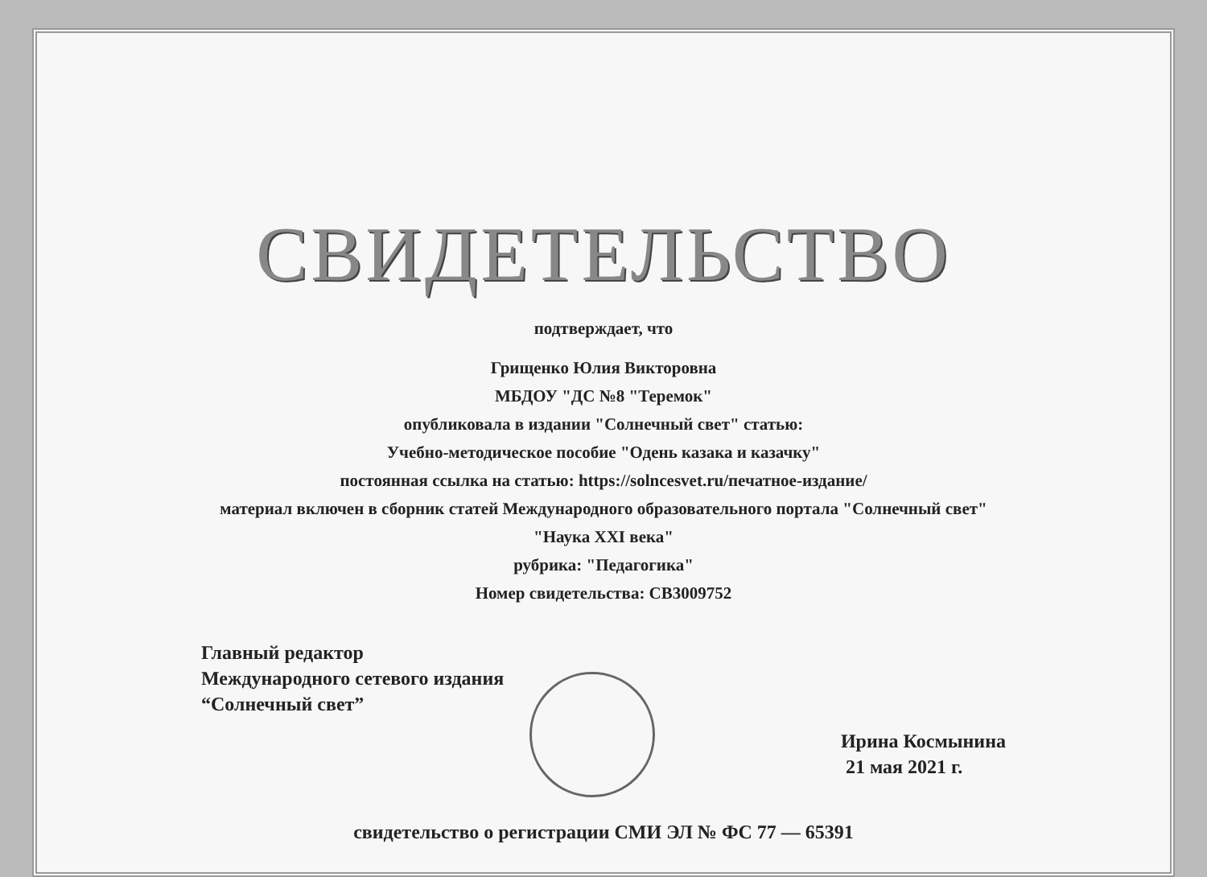СВИДЕТЕЛЬСТВО
подтверждает, что
Грищенко Юлия Викторовна
МБДОУ "ДС №8 "Теремок"
опубликовала в издании "Солнечный свет" статью:
Учебно-методическое пособие "Одень казака и казачку"
постоянная ссылка на статью: https://solncesvet.ru/печатное-издание/
материал включен в сборник статей Международного образовательного портала "Солнечный свет"
"Наука XXI века"
рубрика: "Педагогика"
Номер свидетельства: СВ3009752
Главный редактор
Международного сетевого издания
“Солнечный свет”
Ирина Космынина
21 мая 2021 г.
свидетельство о регистрации СМИ ЭЛ № ФС 77 — 65391